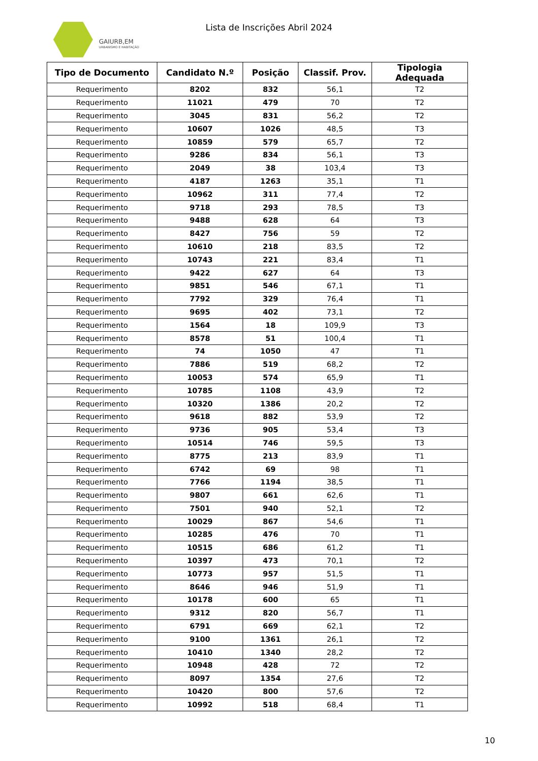GAIURB,EM
URBANISMO E HABITAÇÃO
Lista de Inscrições Abril 2024
| Tipo de Documento | Candidato N.º | Posição | Classif. Prov. | Tipologia Adequada |
| --- | --- | --- | --- | --- |
| Requerimento | 8202 | 832 | 56,1 | T2 |
| Requerimento | 11021 | 479 | 70 | T2 |
| Requerimento | 3045 | 831 | 56,2 | T2 |
| Requerimento | 10607 | 1026 | 48,5 | T3 |
| Requerimento | 10859 | 579 | 65,7 | T2 |
| Requerimento | 9286 | 834 | 56,1 | T3 |
| Requerimento | 2049 | 38 | 103,4 | T3 |
| Requerimento | 4187 | 1263 | 35,1 | T1 |
| Requerimento | 10962 | 311 | 77,4 | T2 |
| Requerimento | 9718 | 293 | 78,5 | T3 |
| Requerimento | 9488 | 628 | 64 | T3 |
| Requerimento | 8427 | 756 | 59 | T2 |
| Requerimento | 10610 | 218 | 83,5 | T2 |
| Requerimento | 10743 | 221 | 83,4 | T1 |
| Requerimento | 9422 | 627 | 64 | T3 |
| Requerimento | 9851 | 546 | 67,1 | T1 |
| Requerimento | 7792 | 329 | 76,4 | T1 |
| Requerimento | 9695 | 402 | 73,1 | T2 |
| Requerimento | 1564 | 18 | 109,9 | T3 |
| Requerimento | 8578 | 51 | 100,4 | T1 |
| Requerimento | 74 | 1050 | 47 | T1 |
| Requerimento | 7886 | 519 | 68,2 | T2 |
| Requerimento | 10053 | 574 | 65,9 | T1 |
| Requerimento | 10785 | 1108 | 43,9 | T2 |
| Requerimento | 10320 | 1386 | 20,2 | T2 |
| Requerimento | 9618 | 882 | 53,9 | T2 |
| Requerimento | 9736 | 905 | 53,4 | T3 |
| Requerimento | 10514 | 746 | 59,5 | T3 |
| Requerimento | 8775 | 213 | 83,9 | T1 |
| Requerimento | 6742 | 69 | 98 | T1 |
| Requerimento | 7766 | 1194 | 38,5 | T1 |
| Requerimento | 9807 | 661 | 62,6 | T1 |
| Requerimento | 7501 | 940 | 52,1 | T2 |
| Requerimento | 10029 | 867 | 54,6 | T1 |
| Requerimento | 10285 | 476 | 70 | T1 |
| Requerimento | 10515 | 686 | 61,2 | T1 |
| Requerimento | 10397 | 473 | 70,1 | T2 |
| Requerimento | 10773 | 957 | 51,5 | T1 |
| Requerimento | 8646 | 946 | 51,9 | T1 |
| Requerimento | 10178 | 600 | 65 | T1 |
| Requerimento | 9312 | 820 | 56,7 | T1 |
| Requerimento | 6791 | 669 | 62,1 | T2 |
| Requerimento | 9100 | 1361 | 26,1 | T2 |
| Requerimento | 10410 | 1340 | 28,2 | T2 |
| Requerimento | 10948 | 428 | 72 | T2 |
| Requerimento | 8097 | 1354 | 27,6 | T2 |
| Requerimento | 10420 | 800 | 57,6 | T2 |
| Requerimento | 10992 | 518 | 68,4 | T1 |
10